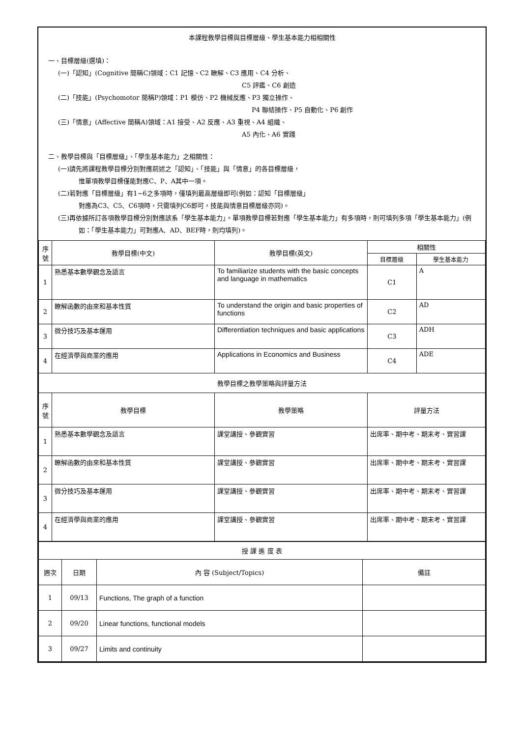本課程教學目標與目標層級、學生基本能力相相關性
一、目標層級(選填)：
(一)「認知」(Cognitive 簡稱C)領域：C1 記憶、C2 瞭解、C3 應用、C4 分析、
C5 評鑑、C6 創造
(二)「技能」(Psychomotor 簡稱P)領域：P1 模仿、P2 機械反應、P3 獨立操作、
P4 聯結操作、P5 自動化、P6 創作
(三)「情意」(Affective 簡稱A)領域：A1 接受、A2 反應、A3 重視、A4 組織、
A5 內化、A6 實踐
二、教學目標與「目標層級」、「學生基本能力」之相關性：
(一)請先將課程教學目標分別對應前述之「認知」、「技能」與「情意」的各目標層級，
惟單項教學目標僅能對應C、P、A其中一項。
(二)若對應「目標層級」有1~6之多項時，僅填列最高層級即可(例如：認知「目標層級」
對應為C3、C5、C6項時，只需填列C6即可，技能與情意目標層級亦同)。
(三)再依據所訂各項教學目標分別對應該系「學生基本能力」。單項教學目標若對應「學生基本能力」有多項時，則可填列多項「學生基本能力」(例如：「學生基本能力」可對應A、AD、BEF時，則均填列)。
| 序號 | 教學目標(中文) | 教學目標(英文) | 相關性 | |
| --- | --- | --- | --- | --- |
| | | | 目標層級 | 學生基本能力 |
| 1 | 熟悉基本數學觀念及語言 | To familiarize students with the basic concepts and language in mathematics | C1 | A |
| 2 | 瞭解函數的由來和基本性質 | To understand the origin and basic properties of functions | C2 | AD |
| 3 | 微分技巧及基本運用 | Differentiation techniques and basic applications | C3 | ADH |
| 4 | 在經濟學與商業的應用 | Applications in Economics and Business | C4 | ADE |
| 教學目標之教學策略與評量方法 | | | | |
| 序號 | 教學目標 | 教學策略 | 評量方法 | |
| 1 | 熟悉基本數學觀念及語言 | 課堂講授、參觀實習 | 出席率、期中考、期末考、實習課 | |
| 2 | 瞭解函數的由來和基本性質 | 課堂講授、參觀實習 | 出席率、期中考、期末考、實習課 | |
| 3 | 微分技巧及基本運用 | 課堂講授、參觀實習 | 出席率、期中考、期末考、實習課 | |
| 4 | 在經濟學與商業的應用 | 課堂講授、參觀實習 | 出席率、期中考、期末考、實習課 | |
| 授 課 進 度 表 | | | |
| 週次 | 日期 | 內 容 (Subject/Topics) | 備註 |
| 1 | 09/13 | Functions, The graph of a function | |
| 2 | 09/20 | Linear functions, functional models | |
| 3 | 09/27 | Limits and continuity | |